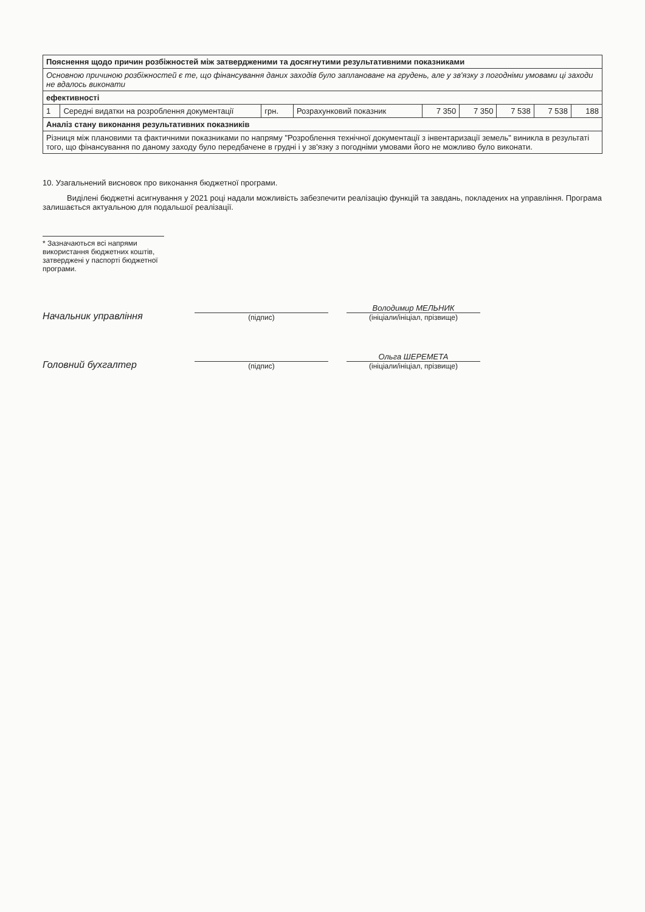| Пояснення щодо причин розбіжностей між затвердженими та досягнутими результативними показниками | | | | | | | | |
| Основною причиною розбіжностей є те, що фінансування даних заходів було заплановане на грудень, але у зв'язку з погодніми умовами ці заходи не вдалось виконати | | | | | | | | |
| ефективності | | | | | | | | |
| 1 | Середні видатки на розроблення документації | грн. | Розрахунковий показник | 7 350 | 7 350 | 7 538 | 7 538 | 188 |
| Аналіз стану виконання результативних показників | | | | | | | | |
| Різниця між плановими та фактичними показниками по напряму "Розроблення технічної документації з інвентаризації земель" виникла в результаті того, що фінансування по даному заходу було передбачене в грудні і у зв'язку з погодніми умовами його не можливо було виконати. | | | | | | | | |
10. Узагальнений висновок про виконання бюджетної програми.
Виділені бюджетні асигнування у 2021 році надали можливість забезпечити реалізацію функцій та завдань, покладених на управління. Програма залишається актуальною для подальшої реалізації.
* Зазначаються всі напрями використання бюджетних коштів, затверджені у паспорті бюджетної програми.
Начальник управління
(підпис)
Володимир МЕЛЬНИК
(ініціали/ініціал, прізвище)
Головний бухгалтер
(підпис)
Ольга ШЕРЕМЕТА
(ініціали/ініціал, прізвище)